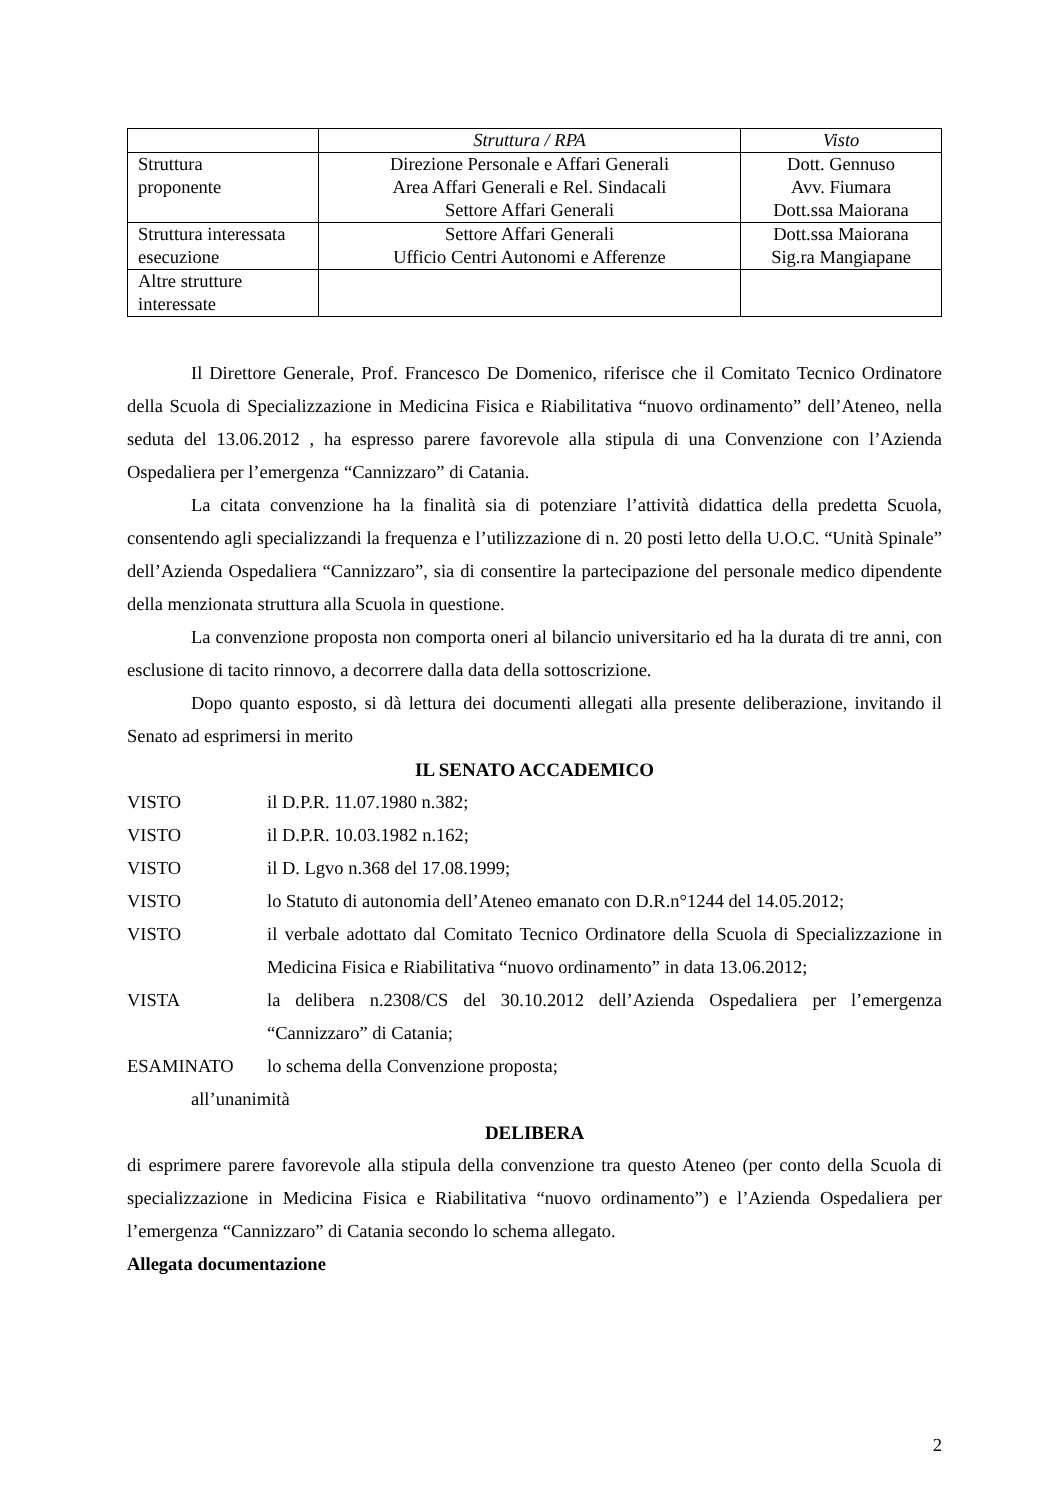| | Struttura / RPA | Visto |
| --- | --- | --- |
| Struttura proponente | Direzione Personale e Affari Generali Area Affari Generali e Rel. Sindacali Settore Affari Generali | Dott. Gennuso Avv. Fiumara Dott.ssa Maiorana |
| Struttura interessata esecuzione | Settore Affari Generali Ufficio Centri Autonomi e Afferenze | Dott.ssa Maiorana Sig.ra Mangiapane |
| Altre strutture interessate | | |
Il Direttore Generale, Prof. Francesco De Domenico, riferisce che il Comitato Tecnico Ordinatore della Scuola di Specializzazione in Medicina Fisica e Riabilitativa “nuovo ordinamento” dell’Ateneo, nella seduta del 13.06.2012 , ha espresso parere favorevole alla stipula di una Convenzione con l’Azienda Ospedaliera per l’emergenza “Cannizzaro” di Catania.
La citata convenzione ha la finalità sia di potenziare l’attività didattica della predetta Scuola, consentendo agli specializzandi la frequenza e l’utilizzazione di n. 20 posti letto della U.O.C. “Unità Spinale” dell’Azienda Ospedaliera “Cannizzaro”, sia di consentire la partecipazione del personale medico dipendente della menzionata struttura alla Scuola in questione.
La convenzione proposta non comporta oneri al bilancio universitario ed ha la durata di tre anni, con esclusione di tacito rinnovo, a decorrere dalla data della sottoscrizione.
Dopo quanto esposto, si dà lettura dei documenti allegati alla presente deliberazione, invitando il Senato ad esprimersi in merito
IL SENATO ACCADEMICO
VISTO il D.P.R. 11.07.1980 n.382;
VISTO il D.P.R. 10.03.1982 n.162;
VISTO il D. Lgvo n.368 del 17.08.1999;
VISTO lo Statuto di autonomia dell’Ateneo emanato con D.R.n°1244 del 14.05.2012;
VISTO il verbale adottato dal Comitato Tecnico Ordinatore della Scuola di Specializzazione in Medicina Fisica e Riabilitativa “nuovo ordinamento” in data 13.06.2012;
VISTA la delibera n.2308/CS del 30.10.2012 dell’Azienda Ospedaliera per l’emergenza “Cannizzaro” di Catania;
ESAMINATO lo schema della Convenzione proposta;
all’unanimità
DELIBERA
di esprimere parere favorevole alla stipula della convenzione tra questo Ateneo (per conto della Scuola di specializzazione in Medicina Fisica e Riabilitativa “nuovo ordinamento”) e l’Azienda Ospedaliera per l’emergenza “Cannizzaro” di Catania secondo lo schema allegato.
Allegata documentazione
2